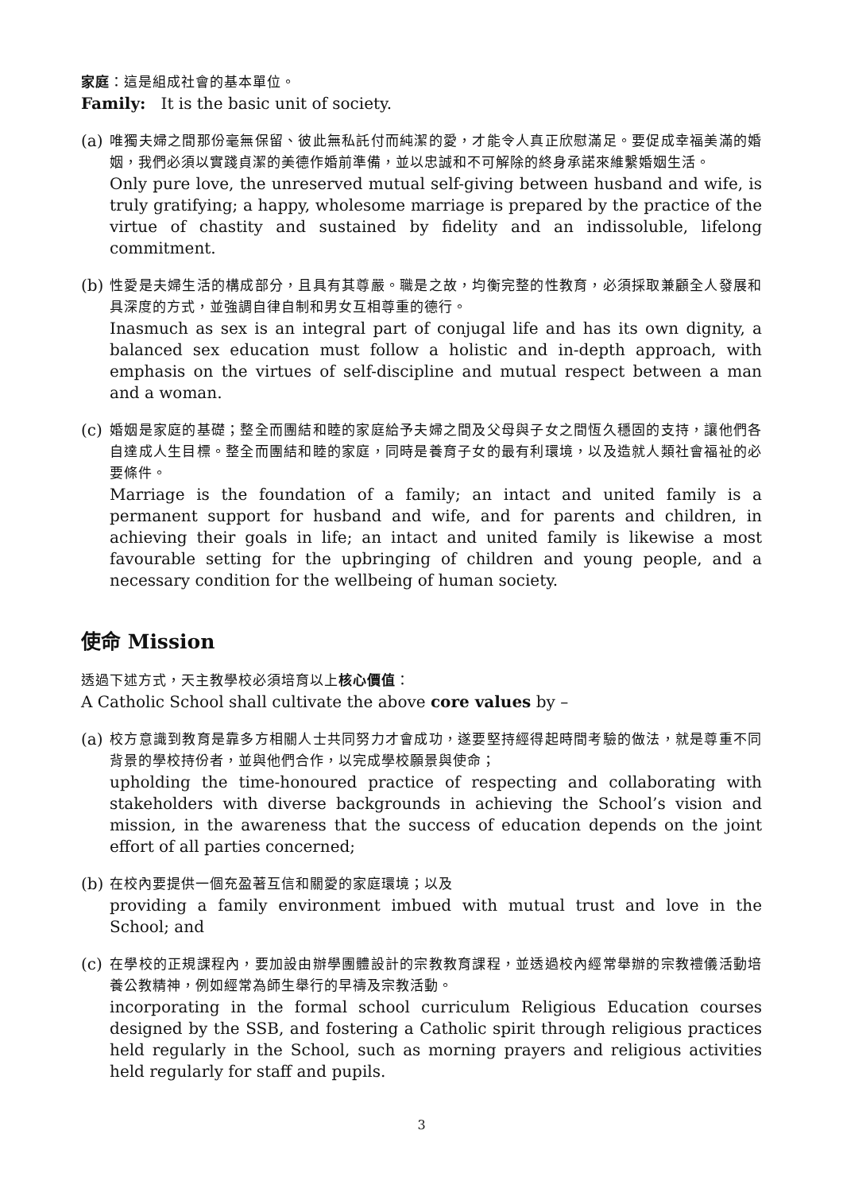家庭：這是組成社會的基本單位。
Family: It is the basic unit of society.
(a)
唯獨夫婦之間那份毫無保留、彼此無私託付而純潔的愛，才能令人真正欣慰滿足。要促成幸福美滿的婚姻，我們必須以實踐貞潔的美德作婚前準備，並以忠誠和不可解除的終身承諾來維繫婚姻生活。
Only pure love, the unreserved mutual self-giving between husband and wife, is truly gratifying; a happy, wholesome marriage is prepared by the practice of the virtue of chastity and sustained by fidelity and an indissoluble, lifelong commitment.
(b)
性愛是夫婦生活的構成部分，且具有其尊嚴。職是之故，均衡完整的性教育，必須採取兼顧全人發展和具深度的方式，並強調自律自制和男女互相尊重的德行。
Inasmuch as sex is an integral part of conjugal life and has its own dignity, a balanced sex education must follow a holistic and in-depth approach, with emphasis on the virtues of self-discipline and mutual respect between a man and a woman.
(c)
婚姻是家庭的基礎；整全而團結和睦的家庭給予夫婦之間及父母與子女之間恆久穩固的支持，讓他們各自達成人生目標。整全而團結和睦的家庭，同時是養育子女的最有利環境，以及造就人類社會福祉的必要條件。
Marriage is the foundation of a family; an intact and united family is a permanent support for husband and wife, and for parents and children, in achieving their goals in life; an intact and united family is likewise a most favourable setting for the upbringing of children and young people, and a necessary condition for the wellbeing of human society.
使命 Mission
透過下述方式，天主教學校必須培育以上核心價值：
A Catholic School shall cultivate the above core values by –
(a)
校方意識到教育是靠多方相關人士共同努力才會成功，遂要堅持經得起時間考驗的做法，就是尊重不同背景的學校持份者，並與他們合作，以完成學校願景與使命；
upholding the time-honoured practice of respecting and collaborating with stakeholders with diverse backgrounds in achieving the School’s vision and mission, in the awareness that the success of education depends on the joint effort of all parties concerned;
(b)
在校內要提供一個充盈著互信和關愛的家庭環境；以及
providing a family environment imbued with mutual trust and love in the School; and
(c)
在學校的正規課程內，要加設由辦學團體設計的宗教教育課程，並透過校內經常舉辦的宗教禮儀活動培養公教精神，例如經常為師生舉行的早禱及宗教活動。
incorporating in the formal school curriculum Religious Education courses designed by the SSB, and fostering a Catholic spirit through religious practices held regularly in the School, such as morning prayers and religious activities held regularly for staff and pupils.
3